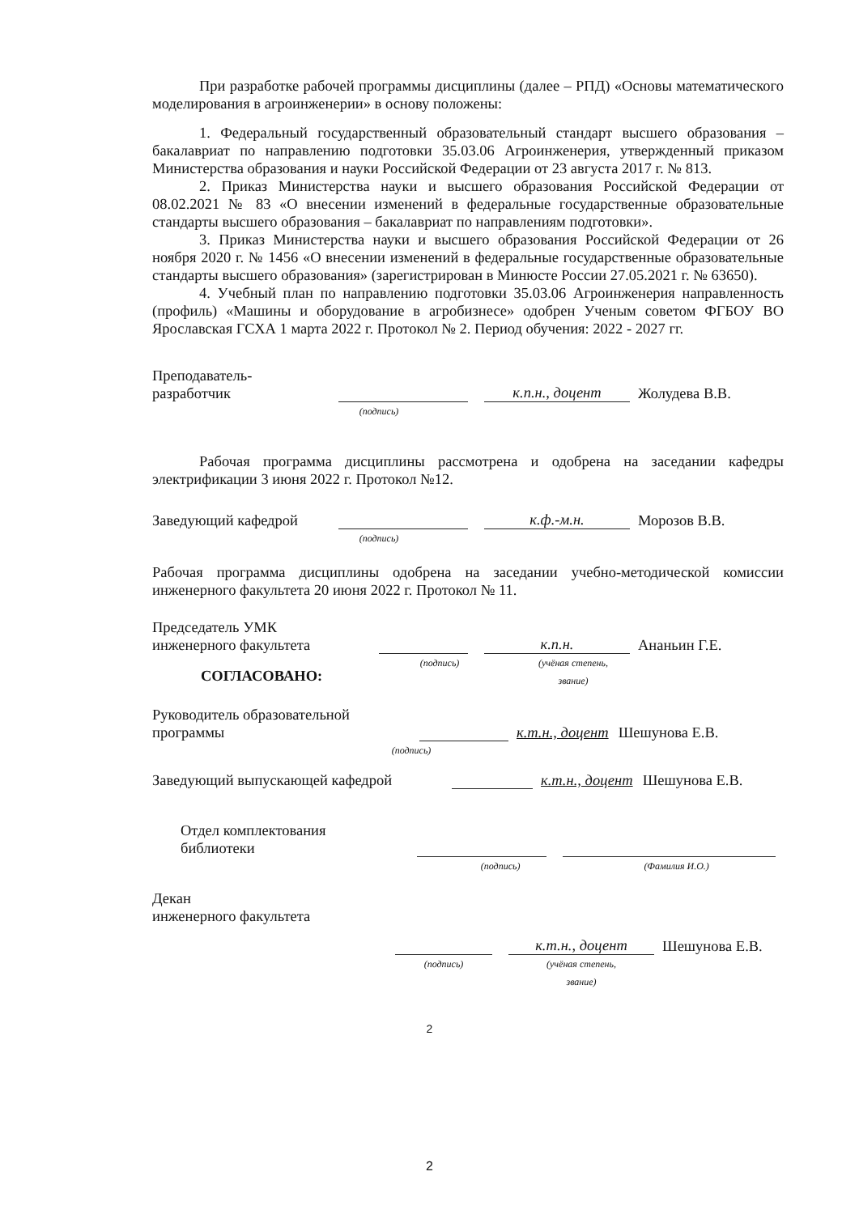При разработке рабочей программы дисциплины (далее – РПД) «Основы математического моделирования в агроинженерии» в основу положены:
1. Федеральный государственный образовательный стандарт высшего образования – бакалавриат по направлению подготовки 35.03.06 Агроинженерия, утвержденный приказом Министерства образования и науки Российской Федерации от 23 августа 2017 г. № 813.
2. Приказ Министерства науки и высшего образования Российской Федерации от 08.02.2021 № 83 «О внесении изменений в федеральные государственные образовательные стандарты высшего образования – бакалавриат по направлениям подготовки».
3. Приказ Министерства науки и высшего образования Российской Федерации от 26 ноября 2020 г. № 1456 «О внесении изменений в федеральные государственные образовательные стандарты высшего образования» (зарегистрирован в Минюсте России 27.05.2021 г. № 63650).
4. Учебный план по направлению подготовки 35.03.06 Агроинженерия направленность (профиль) «Машины и оборудование в агробизнесе» одобрен Ученым советом ФГБОУ ВО Ярославская ГСХА 1 марта 2022 г. Протокол № 2. Период обучения: 2022 - 2027 гг.
Преподаватель-
разработчик
к.п.н., доцент
Жолудева В.В.
(подпись)
Рабочая программа дисциплины рассмотрена и одобрена на заседании кафедры электрификации 3 июня 2022 г. Протокол №12.
Заведующий кафедрой
к.ф.-м.н.
Морозов В.В.
(подпись)
Рабочая программа дисциплины одобрена на заседании учебно-методической комиссии инженерного факультета 20 июня 2022 г. Протокол № 11.
Председатель УМК
инженерного факультета
к.п.н.
Ананьин Г.Е.
СОГЛАСОВАНО:
(подпись) (учёная степень,
звание)
Руководитель образовательной
программы
к.т.н., доцент
Шешунова Е.В.
(подпись)
Заведующий выпускающей кафедрой
к.т.н., доцент
Шешунова Е.В.
Отдел комплектования
библиотеки
(подпись) (Фамилия И.О.)
Декан
инженерного факультета
к.т.н., доцент
Шешунова Е.В.
(подпись) (учёная степень,
звание)
2
2